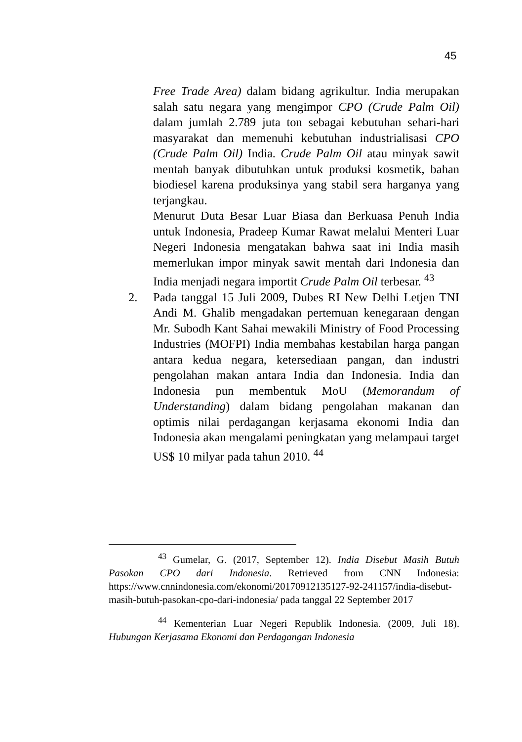45
Free Trade Area) dalam bidang agrikultur. India merupakan salah satu negara yang mengimpor CPO (Crude Palm Oil) dalam jumlah 2.789 juta ton sebagai kebutuhan sehari-hari masyarakat dan memenuhi kebutuhan industrialisasi CPO (Crude Palm Oil) India. Crude Palm Oil atau minyak sawit mentah banyak dibutuhkan untuk produksi kosmetik, bahan biodiesel karena produksinya yang stabil sera harganya yang terjangkau.
Menurut Duta Besar Luar Biasa dan Berkuasa Penuh India untuk Indonesia, Pradeep Kumar Rawat melalui Menteri Luar Negeri Indonesia mengatakan bahwa saat ini India masih memerlukan impor minyak sawit mentah dari Indonesia dan India menjadi negara importit Crude Palm Oil terbesar. <sup>43</sup>
2. Pada tanggal 15 Juli 2009, Dubes RI New Delhi Letjen TNI Andi M. Ghalib mengadakan pertemuan kenegaraan dengan Mr. Subodh Kant Sahai mewakili Ministry of Food Processing Industries (MOFPI) India membahas kestabilan harga pangan antara kedua negara, ketersediaan pangan, dan industri pengolahan makan antara India dan Indonesia. India dan Indonesia pun membentuk MoU (Memorandum of Understanding) dalam bidang pengolahan makanan dan optimis nilai perdagangan kerjasama ekonomi India dan Indonesia akan mengalami peningkatan yang melampaui target US$ 10 milyar pada tahun 2010. <sup>44</sup>
<sup>43</sup> Gumelar, G. (2017, September 12). India Disebut Masih Butuh Pasokan CPO dari Indonesia. Retrieved from CNN Indonesia: https://www.cnnindonesia.com/ekonomi/20170912135127-92-241157/india-disebut-masih-butuh-pasokan-cpo-dari-indonesia/ pada tanggal 22 September 2017
<sup>44</sup> Kementerian Luar Negeri Republik Indonesia. (2009, Juli 18). Hubungan Kerjasama Ekonomi dan Perdagangan Indonesia